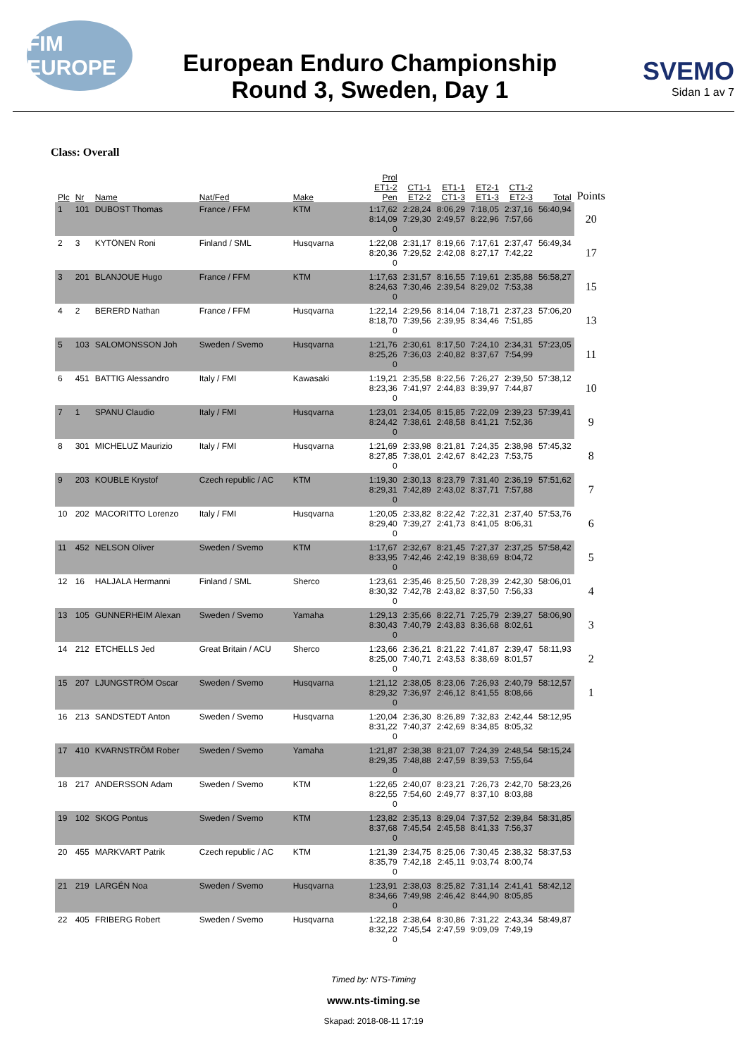FIM EUROPE
European Enduro Championship
Round 3, Sweden, Day 1
SVEMO
Sidan 1 av 7
Class: Overall
| Plc | Nr | Name | Nat/Fed | Make | Prol ET1-2 Pen | CT1-1 ET2-2 | ET1-1 CT1-3 | ET2-1 ET1-3 | CT1-2 ET2-3 | Total | Points |
| --- | --- | --- | --- | --- | --- | --- | --- | --- | --- | --- | --- |
| 1 | 101 | DUBOST Thomas | France / FFM | KTM | 1:17,62 8:14,09 0 | 2:28,24 7:29,30 | 8:06,29 2:49,57 | 7:18,05 8:22,96 | 2:37,16 7:57,66 | 56:40,94 | 20 |
| 2 | 3 | KYTÖNEN Roni | Finland / SML | Husqvarna | 1:22,08 8:20,36 0 | 2:31,17 7:29,52 | 8:19,66 2:42,08 | 7:17,61 8:27,17 | 2:37,47 7:42,22 | 56:49,34 | 17 |
| 3 | 201 | BLANJOUE Hugo | France / FFM | KTM | 1:17,63 8:24,63 0 | 2:31,57 7:30,46 | 8:16,55 2:39,54 | 7:19,61 8:29,02 | 2:35,88 7:53,38 | 56:58,27 | 15 |
| 4 | 2 | BERERD Nathan | France / FFM | Husqvarna | 1:22,14 8:18,70 0 | 2:29,56 7:39,56 | 8:14,04 2:39,95 | 7:18,71 8:34,46 | 2:37,23 7:51,85 | 57:06,20 | 13 |
| 5 | 103 | SALOMONSSON Joh | Sweden / Svemo | Husqvarna | 1:21,76 8:25,26 0 | 2:30,61 7:36,03 | 8:17,50 2:40,82 | 7:24,10 8:37,67 | 2:34,31 7:54,99 | 57:23,05 | 11 |
| 6 | 451 | BATTIG Alessandro | Italy / FMI | Kawasaki | 1:19,21 8:23,36 0 | 2:35,58 7:41,97 | 8:22,56 2:44,83 | 7:26,27 8:39,97 | 2:39,50 7:44,87 | 57:38,12 | 10 |
| 7 | 1 | SPANU Claudio | Italy / FMI | Husqvarna | 1:23,01 8:24,42 0 | 2:34,05 7:38,61 | 8:15,85 2:48,58 | 7:22,09 8:41,21 | 2:39,23 7:52,36 | 57:39,41 | 9 |
| 8 | 301 | MICHELUZ Maurizio | Italy / FMI | Husqvarna | 1:21,69 8:27,85 0 | 2:33,98 7:38,01 | 8:21,81 2:42,67 | 7:24,35 8:42,23 | 2:38,98 7:53,75 | 57:45,32 | 8 |
| 9 | 203 | KOUBLE Krystof | Czech republic / AC | KTM | 1:19,30 8:29,31 0 | 2:30,13 7:42,89 | 8:23,79 2:43,02 | 7:31,40 8:37,71 | 2:36,19 7:57,88 | 57:51,62 | 7 |
| 10 | 202 | MACORITTO Lorenzo | Italy / FMI | Husqvarna | 1:20,05 8:29,40 0 | 2:33,82 7:39,27 | 8:22,42 2:41,73 | 7:22,31 8:41,05 | 2:37,40 8:06,31 | 57:53,76 | 6 |
| 11 | 452 | NELSON Oliver | Sweden / Svemo | KTM | 1:17,67 8:33,95 0 | 2:32,67 7:42,46 | 8:21,45 2:42,19 | 7:27,37 8:38,69 | 2:37,25 8:04,72 | 57:58,42 | 5 |
| 12 | 16 | HALJALA Hermanni | Finland / SML | Sherco | 1:23,61 8:30,32 0 | 2:35,46 7:42,78 | 8:25,50 2:43,82 | 7:28,39 8:37,50 | 2:42,30 7:56,33 | 58:06,01 | 4 |
| 13 | 105 | GUNNERHEIM Alexan | Sweden / Svemo | Yamaha | 1:29,13 8:30,43 0 | 2:35,66 7:40,79 | 8:22,71 2:43,83 | 7:25,79 8:36,68 | 2:39,27 8:02,61 | 58:06,90 | 3 |
| 14 | 212 | ETCHELLS Jed | Great Britain / ACU | Sherco | 1:23,66 8:25,00 0 | 2:36,21 7:40,71 | 8:21,22 2:43,53 | 7:41,87 8:38,69 | 2:39,47 8:01,57 | 58:11,93 | 2 |
| 15 | 207 | LJUNGSTRÖM Oscar | Sweden / Svemo | Husqvarna | 1:21,12 8:29,32 0 | 2:38,05 7:36,97 | 8:23,06 2:46,12 | 7:26,93 8:41,55 | 2:40,79 8:08,66 | 58:12,57 | 1 |
| 16 | 213 | SANDSTEDT Anton | Sweden / Svemo | Husqvarna | 1:20,04 8:31,22 0 | 2:36,30 7:40,37 | 8:26,89 2:42,69 | 7:32,83 8:34,85 | 2:42,44 8:05,32 | 58:12,95 | |
| 17 | 410 | KVARNSTRÖM Rober | Sweden / Svemo | Yamaha | 1:21,87 8:29,35 0 | 2:38,38 7:48,88 | 8:21,07 2:47,59 | 7:24,39 8:39,53 | 2:48,54 7:55,64 | 58:15,24 | |
| 18 | 217 | ANDERSSON Adam | Sweden / Svemo | KTM | 1:22,65 8:22,55 0 | 2:40,07 7:54,60 | 8:23,21 2:49,77 | 7:26,73 8:37,10 | 2:42,70 8:03,88 | 58:23,26 | |
| 19 | 102 | SKOG Pontus | Sweden / Svemo | KTM | 1:23,82 8:37,68 0 | 2:35,13 7:45,54 | 8:29,04 2:45,58 | 7:37,52 8:41,33 | 2:39,84 7:56,37 | 58:31,85 | |
| 20 | 455 | MARKVART Patrik | Czech republic / AC | KTM | 1:21,39 8:35,79 0 | 2:34,75 7:42,18 | 8:25,06 2:45,11 | 7:30,45 9:03,74 | 2:38,32 8:00,74 | 58:37,53 | |
| 21 | 219 | LARGÉN Noa | Sweden / Svemo | Husqvarna | 1:23,91 8:34,66 0 | 2:38,03 7:49,98 | 8:25,82 2:46,42 | 7:31,14 8:44,90 | 2:41,41 8:05,85 | 58:42,12 | |
| 22 | 405 | FRIBERG Robert | Sweden / Svemo | Husqvarna | 1:22,18 8:32,22 0 | 2:38,64 7:45,54 | 8:30,86 2:47,59 | 7:31,22 9:09,09 | 2:43,34 7:49,19 | 58:49,87 | |
Timed by: NTS-Timing
www.nts-timing.se
Skapad: 2018-08-11 17:19